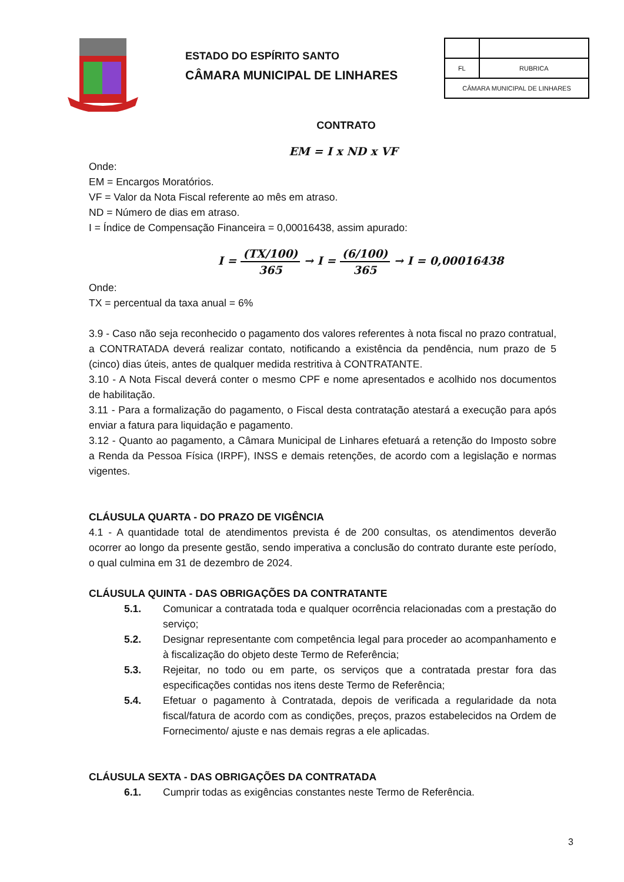ESTADO DO ESPÍRITO SANTO
CÂMARA MUNICIPAL DE LINHARES
| FL | RUBRICA |
| CÂMARA MUNICIPAL DE LINHARES | |
CONTRATO
EM = I x ND x VF
Onde:
EM = Encargos Moratórios.
VF = Valor da Nota Fiscal referente ao mês em atraso.
ND = Número de dias em atraso.
I = Índice de Compensação Financeira = 0,00016438, assim apurado:
I = (TX/100) 365 → I = (6/100) 365 → I = 0,00016438
Onde:
TX = percentual da taxa anual = 6%
3.9 - Caso não seja reconhecido o pagamento dos valores referentes à nota fiscal no prazo contratual, a CONTRATADA deverá realizar contato, notificando a existência da pendência, num prazo de 5 (cinco) dias úteis, antes de qualquer medida restritiva à CONTRATANTE.
3.10 - A Nota Fiscal deverá conter o mesmo CPF e nome apresentados e acolhido nos documentos de habilitação.
3.11 - Para a formalização do pagamento, o Fiscal desta contratação atestará a execução para após enviar a fatura para liquidação e pagamento.
3.12 - Quanto ao pagamento, a Câmara Municipal de Linhares efetuará a retenção do Imposto sobre a Renda da Pessoa Física (IRPF), INSS e demais retenções, de acordo com a legislação e normas vigentes.
CLÁUSULA QUARTA - DO PRAZO DE VIGÊNCIA
4.1 - A quantidade total de atendimentos prevista é de 200 consultas, os atendimentos deverão ocorrer ao longo da presente gestão, sendo imperativa a conclusão do contrato durante este período, o qual culmina em 31 de dezembro de 2024.
CLÁUSULA QUINTA - DAS OBRIGAÇÕES DA CONTRATANTE
5.1. Comunicar a contratada toda e qualquer ocorrência relacionadas com a prestação do serviço;
5.2. Designar representante com competência legal para proceder ao acompanhamento e à fiscalização do objeto deste Termo de Referência;
5.3. Rejeitar, no todo ou em parte, os serviços que a contratada prestar fora das especificações contidas nos itens deste Termo de Referência;
5.4. Efetuar o pagamento à Contratada, depois de verificada a regularidade da nota fiscal/fatura de acordo com as condições, preços, prazos estabelecidos na Ordem de Fornecimento/ ajuste e nas demais regras a ele aplicadas.
CLÁUSULA SEXTA - DAS OBRIGAÇÕES DA CONTRATADA
6.1. Cumprir todas as exigências constantes neste Termo de Referência.
3